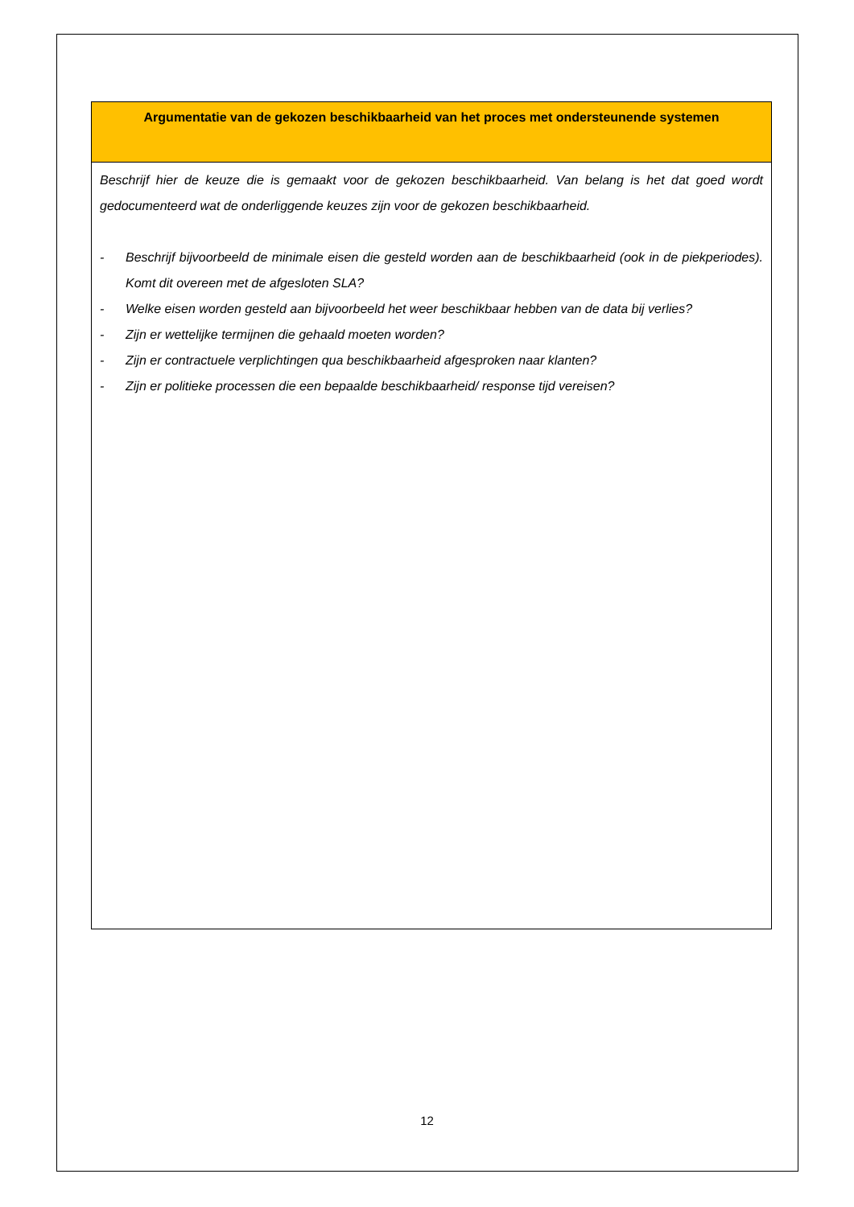| Argumentatie van de gekozen beschikbaarheid van het proces met ondersteunende systemen |
| --- |
| Beschrijf hier de keuze die is gemaakt voor de gekozen beschikbaarheid. Van belang is het dat goed wordt gedocumenteerd wat de onderliggende keuzes zijn voor de gekozen beschikbaarheid. - Beschrijf bijvoorbeeld de minimale eisen die gesteld worden aan de beschikbaarheid (ook in de piekperiodes). Komt dit overeen met de afgesloten SLA? - Welke eisen worden gesteld aan bijvoorbeeld het weer beschikbaar hebben van de data bij verlies? - Zijn er wettelijke termijnen die gehaald moeten worden? - Zijn er contractuele verplichtingen qua beschikbaarheid afgesproken naar klanten? - Zijn er politieke processen die een bepaalde beschikbaarheid/ response tijd vereisen? |
12